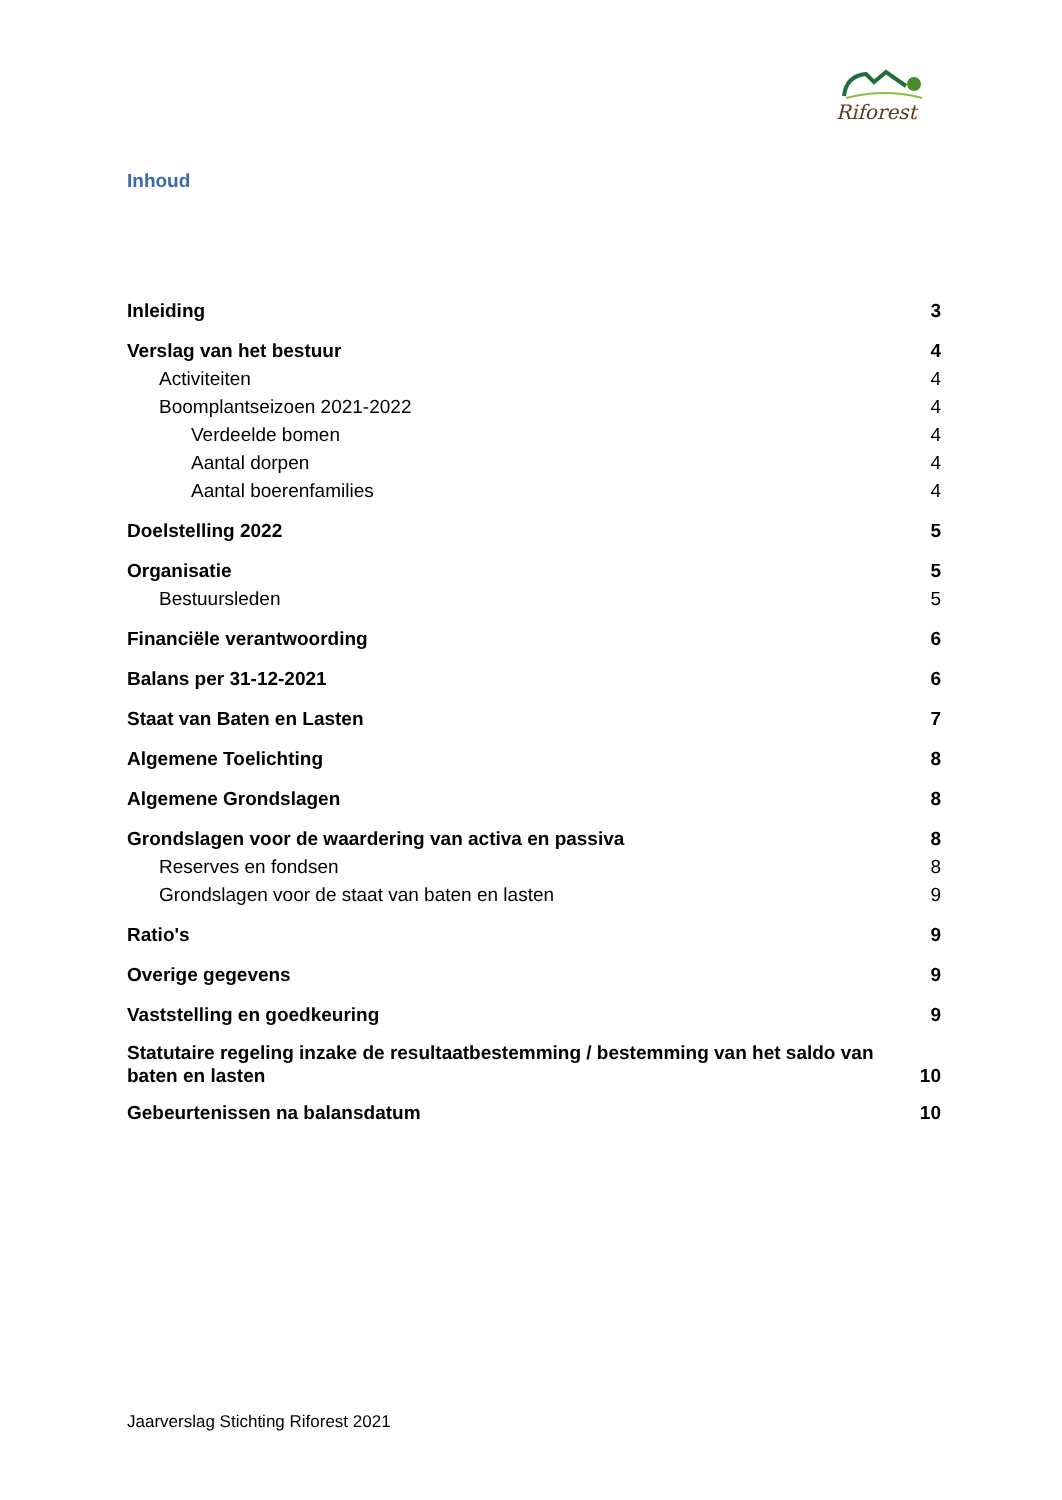Riforest
Inhoud
Inleiding 3
Verslag van het bestuur 4
Activiteiten 4
Boomplantseizoen 2021-2022 4
Verdeelde bomen 4
Aantal dorpen 4
Aantal boerenfamilies 4
Doelstelling 2022 5
Organisatie 5
Bestuursleden 5
Financiële verantwoording 6
Balans per 31-12-2021 6
Staat van Baten en Lasten 7
Algemene Toelichting 8
Algemene Grondslagen 8
Grondslagen voor de waardering van activa en passiva 8
Reserves en fondsen 8
Grondslagen voor de staat van baten en lasten 9
Ratio's 9
Overige gegevens 9
Vaststelling en goedkeuring 9
Statutaire regeling inzake de resultaatbestemming / bestemming van het saldo van baten en lasten 10
Gebeurtenissen na balansdatum 10
Jaarverslag Stichting Riforest 2021